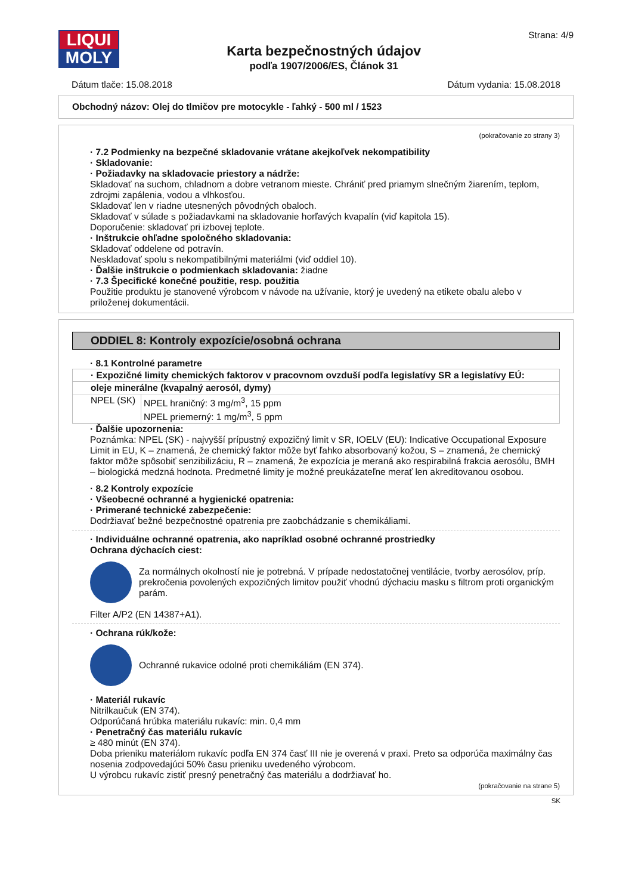LIQUI
MOLY
Karta bezpečnostných údajov
podľa 1907/2006/ES, Článok 31
Strana: 4/9
Dátum tlače: 15.08.2018 Dátum vydania: 15.08.2018
Obchodný názov: Olej do tlmičov pre motocykle - ľahký - 500 ml / 1523
(pokračovanie zo strany 3)
· 7.2 Podmienky na bezpečné skladovanie vrátane akejkoľvek nekompatibility
· Skladovanie:
· Požiadavky na skladovacie priestory a nádrže:
Skladovať na suchom, chladnom a dobre vetranom mieste. Chrániť pred priamym slnečným žiarením, teplom, zdrojmi zapálenia, vodou a vlhkosťou.
Skladovať len v riadne utesnených pôvodných obaloch.
Skladovať v súlade s požiadavkami na skladovanie horľavých kvapalín (viď kapitola 15).
Doporučenie: skladovať pri izbovej teplote.
· Inštrukcie ohľadne spoločného skladovania:
Skladovať oddelene od potravín.
Neskladovať spolu s nekompatibilnými materiálmi (viď oddiel 10).
· Ďalšie inštrukcie o podmienkach skladovania: žiadne
· 7.3 Špecifické konečné použitie, resp. použitia
Použitie produktu je stanovené výrobcom v návode na užívanie, ktorý je uvedený na etikete obalu alebo v priloženej dokumentácii.
ODDIEL 8: Kontroly expozície/osobná ochrana
· 8.1 Kontrolné parametre
| · Expozičné limity chemických faktorov v pracovnom ovzduší podľa legislatívy SR a legislatívy EÚ: | |
| oleje minerálne (kvapalný aerosól, dymy) | |
| NPEL (SK) | NPEL hraničný: 3 mg/m<sup>3</sup>, 15 ppm NPEL priemerný: 1 mg/m<sup>3</sup>, 5 ppm |
· Ďalšie upozornenia:
Poznámka: NPEL (SK) - najvyšší prípustný expozičný limit v SR, IOELV (EU): Indicative Occupational Exposure Limit in EU, K – znamená, že chemický faktor môže byť ľahko absorbovaný kožou, S – znamená, že chemický faktor môže spôsobiť senzibilizáciu, R – znamená, že expozícia je meraná ako respirabilná frakcia aerosólu, BMH – biologická medzná hodnota. Predmetné limity je možné preukázateľne merať len akreditovanou osobou.
· 8.2 Kontroly expozície
· Všeobecné ochranné a hygienické opatrenia:
· Primerané technické zabezpečenie:
Dodržiavať bežné bezpečnostné opatrenia pre zaobchádzanie s chemikáliami.
· Individuálne ochranné opatrenia, ako napríklad osobné ochranné prostriedky
Ochrana dýchacích ciest:
Za normálnych okolností nie je potrebná. V prípade nedostatočnej ventilácie, tvorby aerosólov, príp. prekročenia povolených expozičných limitov použiť vhodnú dýchaciu masku s filtrom proti organickým parám.
Filter A/P2 (EN 14387+A1).
· Ochrana rúk/kože:
Ochranné rukavice odolné proti chemikáliám (EN 374).
· Materiál rukavíc
Nitrilkaučuk (EN 374).
Odporúčaná hrúbka materiálu rukavíc: min. 0,4 mm
· Penetračný čas materiálu rukavíc
≥ 480 minút (EN 374).
Doba prieniku materiálom rukavíc podľa EN 374 časť III nie je overená v praxi. Preto sa odporúča maximálny čas nosenia zodpovedajúci 50% času prieniku uvedeného výrobcom.
U výrobcu rukavíc zistiť presný penetračný čas materiálu a dodržiavať ho.
(pokračovanie na strane 5)
SK